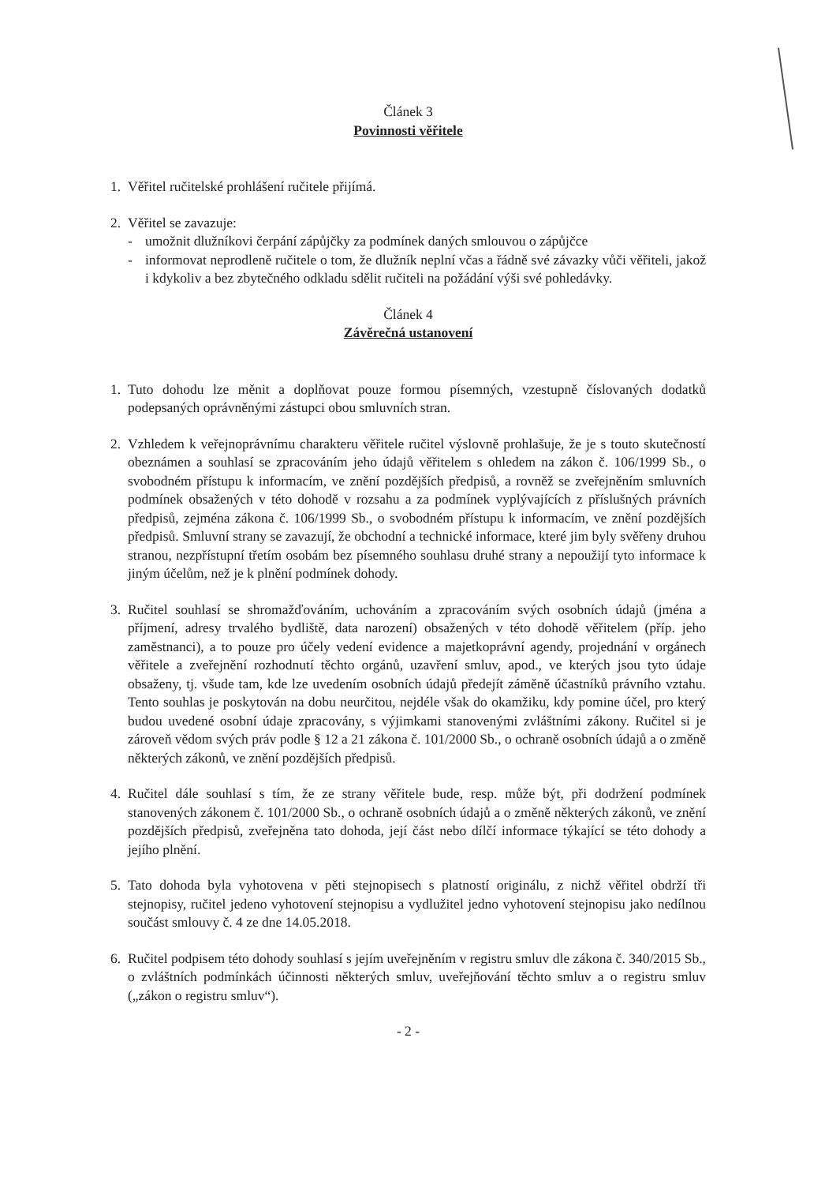Článek 3
Povinnosti věřitele
1. Věřitel ručitelské prohlášení ručitele přijímá.
2. Věřitel se zavazuje:
- umožnit dlužníkovi čerpání zápůjčky za podmínek daných smlouvou o zápůjčce
- informovat neprodleně ručitele o tom, že dlužník neplní včas a řádně své závazky vůči věřiteli, jakož i kdykoliv a bez zbytečného odkladu sdělit ručiteli na požádání výši své pohledávky.
Článek 4
Závěrečná ustanovení
1. Tuto dohodu lze měnit a doplňovat pouze formou písemných, vzestupně číslovaných dodatků podepsaných oprávněnými zástupci obou smluvních stran.
2. Vzhledem k veřejnoprávnímu charakteru věřitele ručitel výslovně prohlašuje, že je s touto skutečností obeznámen a souhlasí se zpracováním jeho údajů věřitelem s ohledem na zákon č. 106/1999 Sb., o svobodném přístupu k informacím, ve znění pozdějších předpisů, a rovněž se zveřejněním smluvních podmínek obsažených v této dohodě v rozsahu a za podmínek vyplývajících z příslušných právních předpisů, zejména zákona č. 106/1999 Sb., o svobodném přístupu k informacím, ve znění pozdějších předpisů. Smluvní strany se zavazují, že obchodní a technické informace, které jim byly svěřeny druhou stranou, nezpřístupní třetím osobám bez písemného souhlasu druhé strany a nepoužijí tyto informace k jiným účelům, než je k plnění podmínek dohody.
3. Ručitel souhlasí se shromažďováním, uchováním a zpracováním svých osobních údajů (jména a příjmení, adresy trvalého bydliště, data narození) obsažených v této dohodě věřitelem (příp. jeho zaměstnanci), a to pouze pro účely vedení evidence a majetkoprávní agendy, projednání v orgánech věřitele a zveřejnění rozhodnutí těchto orgánů, uzavření smluv, apod., ve kterých jsou tyto údaje obsaženy, tj. všude tam, kde lze uvedením osobních údajů předejít záměně účastníků právního vztahu. Tento souhlas je poskytován na dobu neurčitou, nejdéle však do okamžiku, kdy pomine účel, pro který budou uvedené osobní údaje zpracovány, s výjimkami stanovenými zvláštními zákony. Ručitel si je zároveň vědom svých práv podle § 12 a 21 zákona č. 101/2000 Sb., o ochraně osobních údajů a o změně některých zákonů, ve znění pozdějších předpisů.
4. Ručitel dále souhlasí s tím, že ze strany věřitele bude, resp. může být, při dodržení podmínek stanovených zákonem č. 101/2000 Sb., o ochraně osobních údajů a o změně některých zákonů, ve znění pozdějších předpisů, zveřejněna tato dohoda, její část nebo dílčí informace týkající se této dohody a jejího plnění.
5. Tato dohoda byla vyhotovena v pěti stejnopisech s platností originálu, z nichž věřitel obdrží tři stejnopisy, ručitel jedeno vyhotovení stejnopisu a vydlužitel jedno vyhotovení stejnopisu jako nedílnou součást smlouvy č. 4 ze dne 14.05.2018.
6. Ručitel podpisem této dohody souhlasí s jejím uveřejněním v registru smluv dle zákona č. 340/2015 Sb., o zvláštních podmínkách účinnosti některých smluv, uveřejňování těchto smluv a o registru smluv („zákon o registru smluv“).
- 2 -